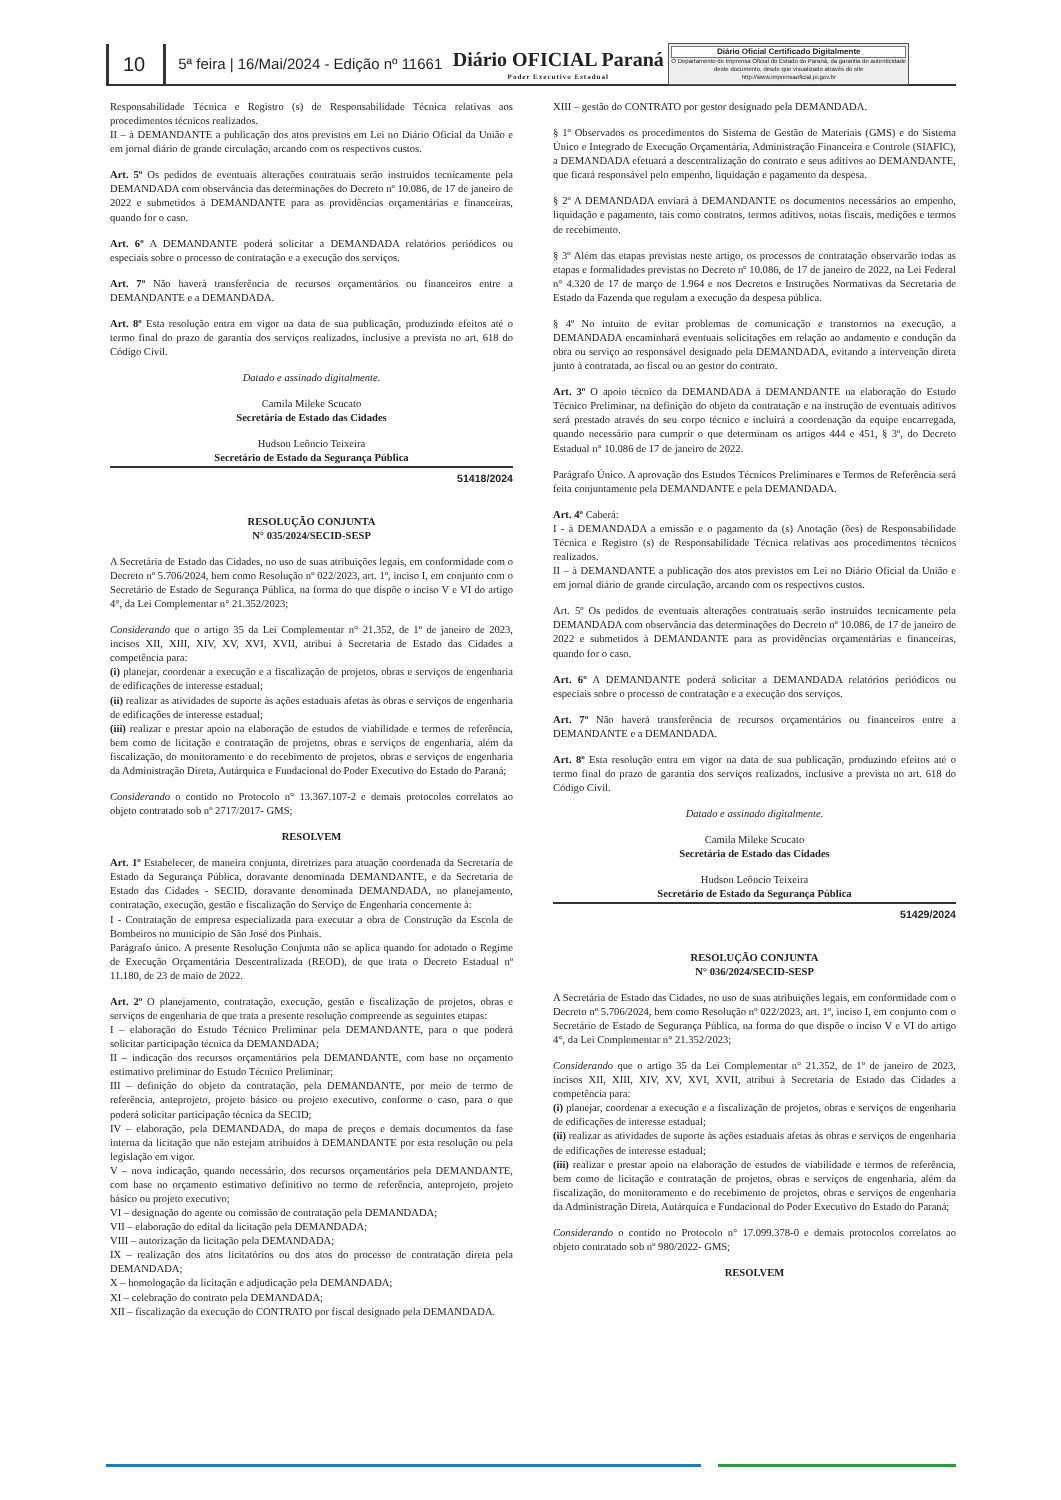10
5ª feira | 16/Mai/2024 - Edição nº 11661
Diário OFICIAL Paraná
Poder Executivo Estadual
Diário Oficial Certificado Digitalmente
O Departamento de Imprensa Oficial do Estado do Paraná, da garantia de autenticidade deste documento, desde que visualizado através do site http://www.imprensaoficial.pr.gov.br
Responsabilidade Técnica e Registro (s) de Responsabilidade Técnica relativas aos procedimentos técnicos realizados.
II – à DEMANDANTE a publicação dos atos previstos em Lei no Diário Oficial da União e em jornal diário de grande circulação, arcando com os respectivos custos.
Art. 5º Os pedidos de eventuais alterações contratuais serão instruídos tecnicamente pela DEMANDADA com observância das determinações do Decreto nº 10.086, de 17 de janeiro de 2022 e submetidos à DEMANDANTE para as providências orçamentárias e financeiras, quando for o caso.
Art. 6º A DEMANDANTE poderá solicitar a DEMANDADA relatórios periódicos ou especiais sobre o processo de contratação e a execução dos serviços.
Art. 7º Não haverá transferência de recursos orçamentários ou financeiros entre a DEMANDANTE e a DEMANDADA.
Art. 8º Esta resolução entra em vigor na data de sua publicação, produzindo efeitos até o termo final do prazo de garantia dos serviços realizados, inclusive a prevista no art. 618 do Código Civil.
Datado e assinado digitalmente.
Camila Mileke Scucato
Secretária de Estado das Cidades
Hudson Leôncio Teixeira
Secretário de Estado da Segurança Pública
51418/2024
RESOLUÇÃO CONJUNTA
N° 035/2024/SECID-SESP
A Secretária de Estado das Cidades, no uso de suas atribuições legais, em conformidade com o Decreto nº 5.706/2024, bem como Resolução nº 022/2023, art. 1º, inciso I, em conjunto com o Secretário de Estado de Segurança Pública, na forma do que dispõe o inciso V e VI do artigo 4°, da Lei Complementar n° 21.352/2023;
Considerando que o artigo 35 da Lei Complementar n° 21.352, de 1º de janeiro de 2023, incisos XII, XIII, XIV, XV, XVI, XVII, atribui à Secretaria de Estado das Cidades a competência para:
(i) planejar, coordenar a execução e a fiscalização de projetos, obras e serviços de engenharia de edificações de interesse estadual;
(ii) realizar as atividades de suporte às ações estaduais afetas às obras e serviços de engenharia de edificações de interesse estadual;
(iii) realizar e prestar apoio na elaboração de estudos de viabilidade e termos de referência, bem como de licitação e contratação de projetos, obras e serviços de engenharia, além da fiscalização, do monitoramento e do recebimento de projetos, obras e serviços de engenharia da Administração Direta, Autárquica e Fundacional do Poder Executivo do Estado do Paraná;
Considerando o contido no Protocolo n° 13.367.107-2 e demais protocolos correlatos ao objeto contratado sob nº 2717/2017- GMS;
RESOLVEM
Art. 1º Estabelecer, de maneira conjunta, diretrizes para atuação coordenada da Secretaria de Estado da Segurança Pública, doravante denominada DEMANDANTE, e da Secretaria de Estado das Cidades - SECID, doravante denominada DEMANDADA, no planejamento, contratação, execução, gestão e fiscalização do Serviço de Engenharia concernente à:
I - Contratação de empresa especializada para executar a obra de Construção da Escola de Bombeiros no município de São José dos Pinhais.
Parágrafo único. A presente Resolução Conjunta não se aplica quando for adotado o Regime de Execução Orçamentária Descentralizada (REOD), de que trata o Decreto Estadual nº 11.180, de 23 de maio de 2022.
Art. 2º O planejamento, contratação, execução, gestão e fiscalização de projetos, obras e serviços de engenharia de que trata a presente resolução compreende as seguintes etapas:
I – elaboração do Estudo Técnico Preliminar pela DEMANDANTE, para o que poderá solicitar participação técnica da DEMANDADA;
II – indicação dos recursos orçamentários pela DEMANDANTE, com base no orçamento estimativo preliminar do Estudo Técnico Preliminar;
III – definição do objeto da contratação, pela DEMANDANTE, por meio de termo de referência, anteprojeto, projeto básico ou projeto executivo, conforme o caso, para o que poderá solicitar participação técnica da SECID;
IV – elaboração, pela DEMANDADA, do mapa de preços e demais documentos da fase interna da licitação que não estejam atribuídos à DEMANDANTE por esta resolução ou pela legislação em vigor.
V – nova indicação, quando necessário, dos recursos orçamentários pela DEMANDANTE, com base no orçamento estimativo definitivo no termo de referência, anteprojeto, projeto básico ou projeto executivo;
VI – designação do agente ou comissão de contratação pela DEMANDADA;
VII – elaboração do edital da licitação pela DEMANDADA;
VIII – autorização da licitação pela DEMANDADA;
IX – realização dos atos licitatórios ou dos atos do processo de contratação direta pela DEMANDADA;
X – homologação da licitação e adjudicação pela DEMANDADA;
XI – celebração do contrato pela DEMANDADA;
XII – fiscalização da execução do CONTRATO por fiscal designado pela DEMANDADA.
XIII – gestão do CONTRATO por gestor designado pela DEMANDADA.
§ 1º Observados os procedimentos do Sistema de Gestão de Materiais (GMS) e do Sistema Único e Integrado de Execução Orçamentária, Administração Financeira e Controle (SIAFIC), a DEMANDADA efetuará a descentralização do contrato e seus aditivos ao DEMANDANTE, que ficará responsável pelo empenho, liquidação e pagamento da despesa.
§ 2º A DEMANDADA enviará à DEMANDANTE os documentos necessários ao empenho, liquidação e pagamento, tais como contratos, termos aditivos, notas fiscais, medições e termos de recebimento.
§ 3º Além das etapas previstas neste artigo, os processos de contratação observarão todas as etapas e formalidades previstas no Decreto nº 10.086, de 17 de janeiro de 2022, na Lei Federal n° 4.320 de 17 de março de 1.964 e nos Decretos e Instruções Normativas da Secretaria de Estado da Fazenda que regulam a execução da despesa pública.
§ 4º No intuito de evitar problemas de comunicação e transtornos na execução, a DEMANDADA encaminhará eventuais solicitações em relação ao andamento e condução da obra ou serviço ao responsável designado pela DEMANDADA, evitando a intervenção direta junto à contratada, ao fiscal ou ao gestor do contrato.
Art. 3º O apoio técnico da DEMANDADA à DEMANDANTE na elaboração do Estudo Técnico Preliminar, na definição do objeto da contratação e na instrução de eventuais aditivos será prestado através do seu corpo técnico e incluirá a coordenação da equipe encarregada, quando necessário para cumprir o que determinam os artigos 444 e 451, § 3º, do Decreto Estadual n° 10.086 de 17 de janeiro de 2022.
Parágrafo Único. A aprovação dos Estudos Técnicos Preliminares e Termos de Referência será feita conjuntamente pela DEMANDANTE e pela DEMANDADA.
Art. 4º Caberá:
I - à DEMANDADA a emissão e o pagamento da (s) Anotação (ões) de Responsabilidade Técnica e Registro (s) de Responsabilidade Técnica relativas aos procedimentos técnicos realizados.
II – à DEMANDANTE a publicação dos atos previstos em Lei no Diário Oficial da União e em jornal diário de grande circulação, arcando com os respectivos custos.
Art. 5º Os pedidos de eventuais alterações contratuais serão instruídos tecnicamente pela DEMANDADA com observância das determinações do Decreto nº 10.086, de 17 de janeiro de 2022 e submetidos à DEMANDANTE para as providências orçamentárias e financeiras, quando for o caso.
Art. 6º A DEMANDANTE poderá solicitar a DEMANDADA relatórios periódicos ou especiais sobre o processo de contratação e a execução dos serviços.
Art. 7º Não haverá transferência de recursos orçamentários ou financeiros entre a DEMANDANTE e a DEMANDADA.
Art. 8º Esta resolução entra em vigor na data de sua publicação, produzindo efeitos até o termo final do prazo de garantia dos serviços realizados, inclusive a prevista no art. 618 do Código Civil.
Datado e assinado digitalmente.
Camila Mileke Scucato
Secretária de Estado das Cidades
Hudson Leôncio Teixeira
Secretário de Estado da Segurança Pública
51429/2024
RESOLUÇÃO CONJUNTA
N° 036/2024/SECID-SESP
A Secretária de Estado das Cidades, no uso de suas atribuições legais, em conformidade com o Decreto nº 5.706/2024, bem como Resolução nº 022/2023, art. 1º, inciso I, em conjunto com o Secretário de Estado de Segurança Pública, na forma do que dispõe o inciso V e VI do artigo 4°, da Lei Complementar n° 21.352/2023;
Considerando que o artigo 35 da Lei Complementar n° 21.352, de 1º de janeiro de 2023, incisos XII, XIII, XIV, XV, XVI, XVII, atribui à Secretaria de Estado das Cidades a competência para:
(i) planejar, coordenar a execução e a fiscalização de projetos, obras e serviços de engenharia de edificações de interesse estadual;
(ii) realizar as atividades de suporte às ações estaduais afetas às obras e serviços de engenharia de edificações de interesse estadual;
(iii) realizar e prestar apoio na elaboração de estudos de viabilidade e termos de referência, bem como de licitação e contratação de projetos, obras e serviços de engenharia, além da fiscalização, do monitoramento e do recebimento de projetos, obras e serviços de engenharia da Administração Direta, Autárquica e Fundacional do Poder Executivo do Estado do Paraná;
Considerando o contido no Protocolo n° 17.099.378-0 e demais protocolos correlatos ao objeto contratado sob nº 980/2022- GMS;
RESOLVEM